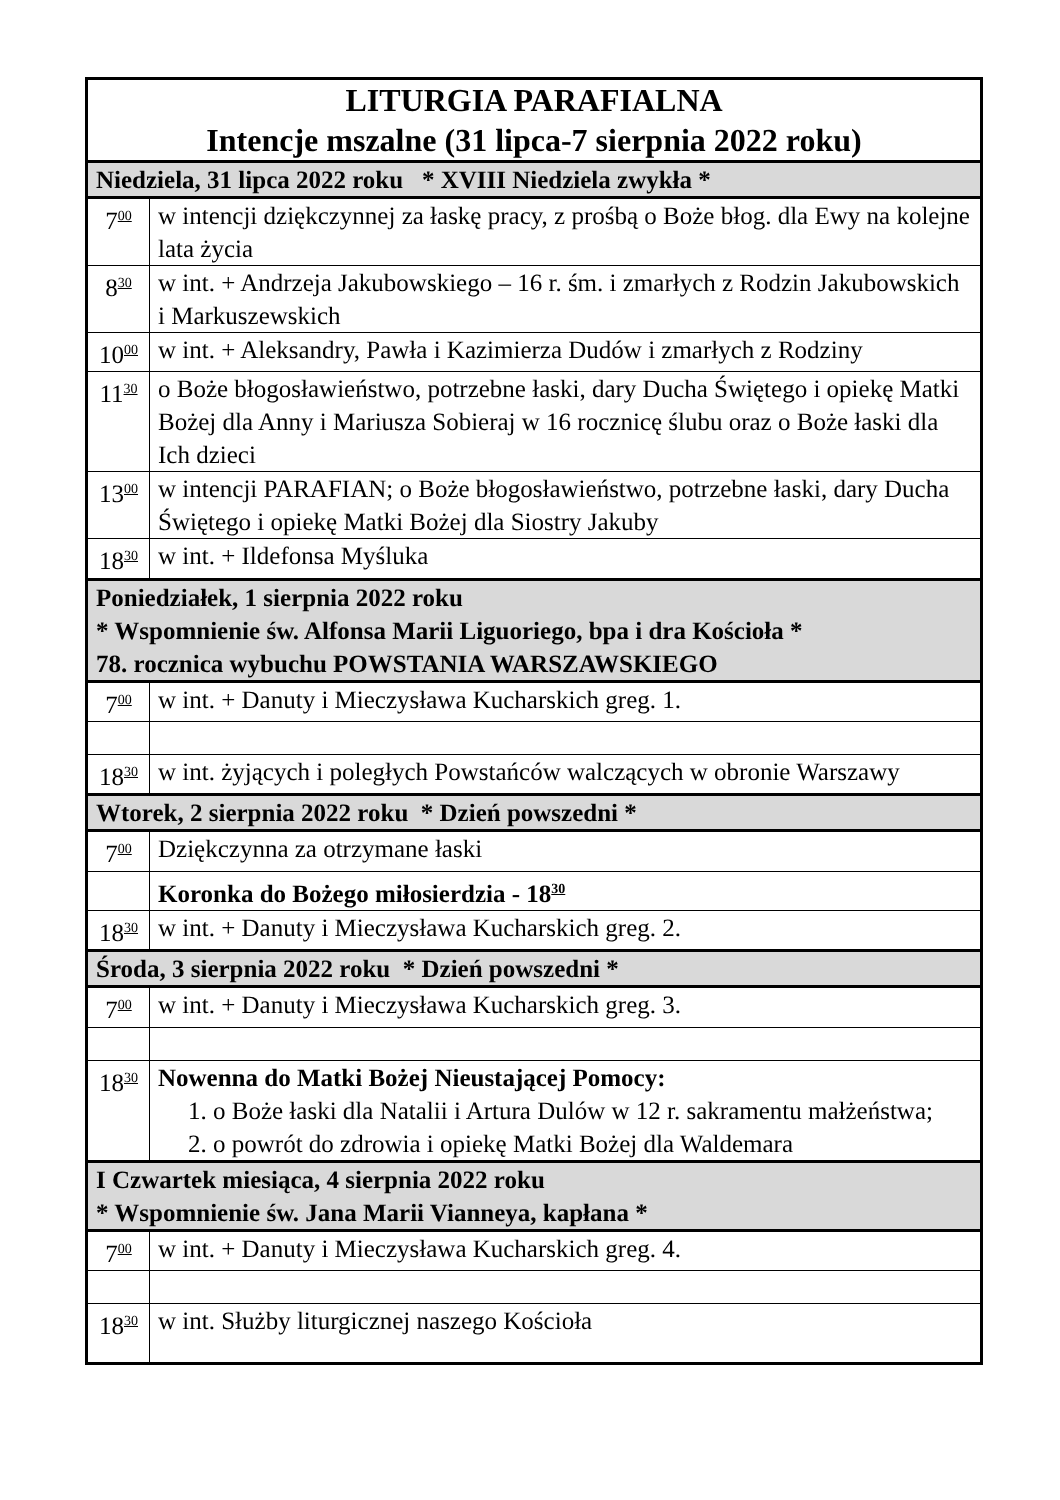| LITURGIA PARAFIALNA Intencje mszalne (31 lipca-7 sierpnia 2022 roku) | |
| --- | --- |
| Niedziela, 31 lipca 2022 roku * XVIII Niedziela zwykła * | |
| 7<sup>00</sup> | w intencji dziękczynnej za łaskę pracy, z prośbą o Boże błog. dla Ewy na kolejne lata życia |
| 8<sup>30</sup> | w int. + Andrzeja Jakubowskiego – 16 r. śm. i zmarłych z Rodzin Jakubowskich i Markuszewskich |
| 10<sup>00</sup> | w int. + Aleksandry, Pawła i Kazimierza Dudów i zmarłych z Rodziny |
| 11<sup>30</sup> | o Boże błogosławieństwo, potrzebne łaski, dary Ducha Świętego i opiekę Matki Bożej dla Anny i Mariusza Sobieraj w 16 rocznicę ślubu oraz o Boże łaski dla Ich dzieci |
| 13<sup>00</sup> | w intencji PARAFIAN; o Boże błogosławieństwo, potrzebne łaski, dary Ducha Świętego i opiekę Matki Bożej dla Siostry Jakuby |
| 18<sup>30</sup> | w int. + Ildefonsa Myśluka |
| Poniedziałek, 1 sierpnia 2022 roku * Wspomnienie św. Alfonsa Marii Liguoriego, bpa i dra Kościoła * 78. rocznica wybuchu POWSTANIA WARSZAWSKIEGO | |
| 7<sup>00</sup> | w int. + Danuty i Mieczysława Kucharskich greg. 1. |
| 18<sup>30</sup> | w int. żyjących i poległych Powstańców walczących w obronie Warszawy |
| Wtorek, 2 sierpnia 2022 roku * Dzień powszedni * | |
| 7<sup>00</sup> | Dziękczynna za otrzymane łaski |
| | Koronka do Bożego miłosierdzia - 18<sup>30</sup> |
| 18<sup>30</sup> | w int. + Danuty i Mieczysława Kucharskich greg. 2. |
| Środa, 3 sierpnia 2022 roku * Dzień powszedni * | |
| 7<sup>00</sup> | w int. + Danuty i Mieczysława Kucharskich greg. 3. |
| 18<sup>30</sup> | Nowenna do Matki Bożej Nieustającej Pomocy: 1. o Boże łaski dla Natalii i Artura Dulów w 12 r. sakramentu małżeństwa; 2. o powrót do zdrowia i opiekę Matki Bożej dla Waldemara |
| I Czwartek miesiąca, 4 sierpnia 2022 roku * Wspomnienie św. Jana Marii Vianneya, kapłana * | |
| 7<sup>00</sup> | w int. + Danuty i Mieczysława Kucharskich greg. 4. |
| 18<sup>30</sup> | w int. Służby liturgicznej naszego Kościoła |